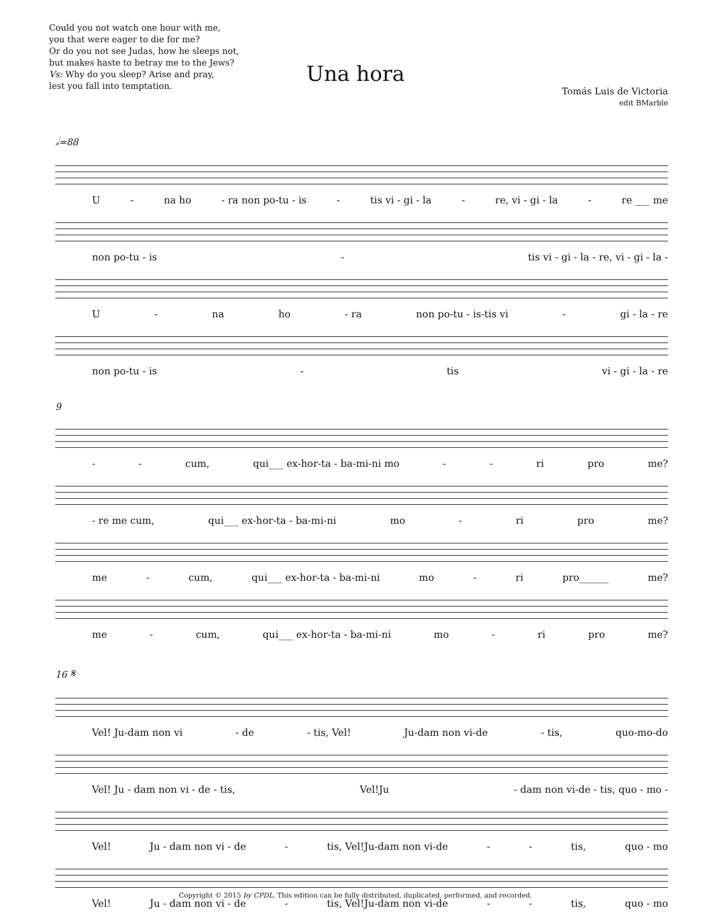Could you not watch one hour with me,
you that were eager to die for me?
Or do you not see Judas, how he sleeps not,
but makes haste to betray me to the Jews?
Vs: Why do you sleep? Arise and pray,
lest you fall into temptation.
Una hora
Tomás Luis de Victoria
edit BMarble
𝅗𝅥=88
U - na ho - ra non po-tu - is - tis vi - gi - la - re, vi - gi - la - re ___ me
non po-tu - is - tis vi - gi - la - re, vi - gi - la -
U - na ho - ra non po-tu - is-tis vi - gi - la - re
non po-tu - is - tis vi - gi - la - re
9
- - cum, qui___ ex-hor-ta - ba-mi-ni mo - - ri pro me?
- re me cum, qui___ ex-hor-ta - ba-mi-ni mo - ri pro me?
me - cum, qui___ ex-hor-ta - ba-mi-ni mo - ri pro______ me?
me - cum, qui___ ex-hor-ta - ba-mi-ni mo - ri pro me?
16 𝄋
Vel! Ju-dam non vi - de - tis, Vel! Ju-dam non vi-de - tis, quo-mo-do
Vel! Ju - dam non vi - de - tis, Vel!Ju - dam non vi-de - tis, quo - mo -
Vel! Ju - dam non vi - de - tis, Vel!Ju-dam non vi-de - - tis, quo - mo
Vel! Ju - dam non vi - de - tis, Vel!Ju-dam non vi-de - - tis, quo - mo
Copyright © 2015 by CPDL. This edition can be fully distributed, duplicated, performed, and recorded.